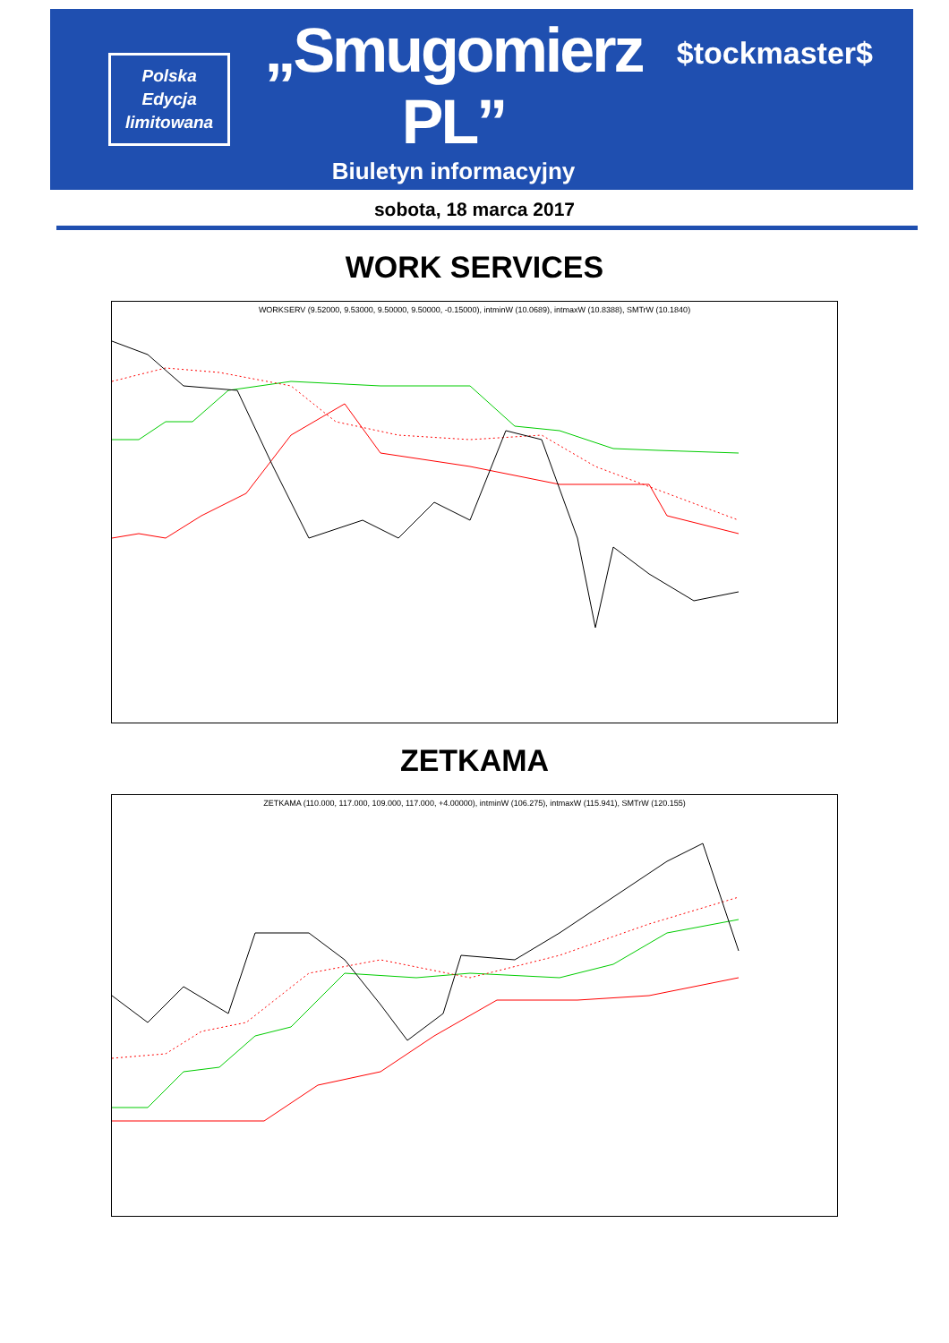Polska
Edycja
limitowana
„Smugomierz PL”
Biuletyn informacyjny
$tockmaster$
sobota, 18 marca 2017
WORK SERVICES
WORKSERV (9.52000, 9.53000, 9.50000, 9.50000, -0.15000), intminW (10.0689), intmaxW (10.8388), SMTrW (10.1840)
ZETKAMA
ZETKAMA (110.000, 117.000, 109.000, 117.000, +4.00000), intminW (106.275), intmaxW (115.941), SMTrW (120.155)